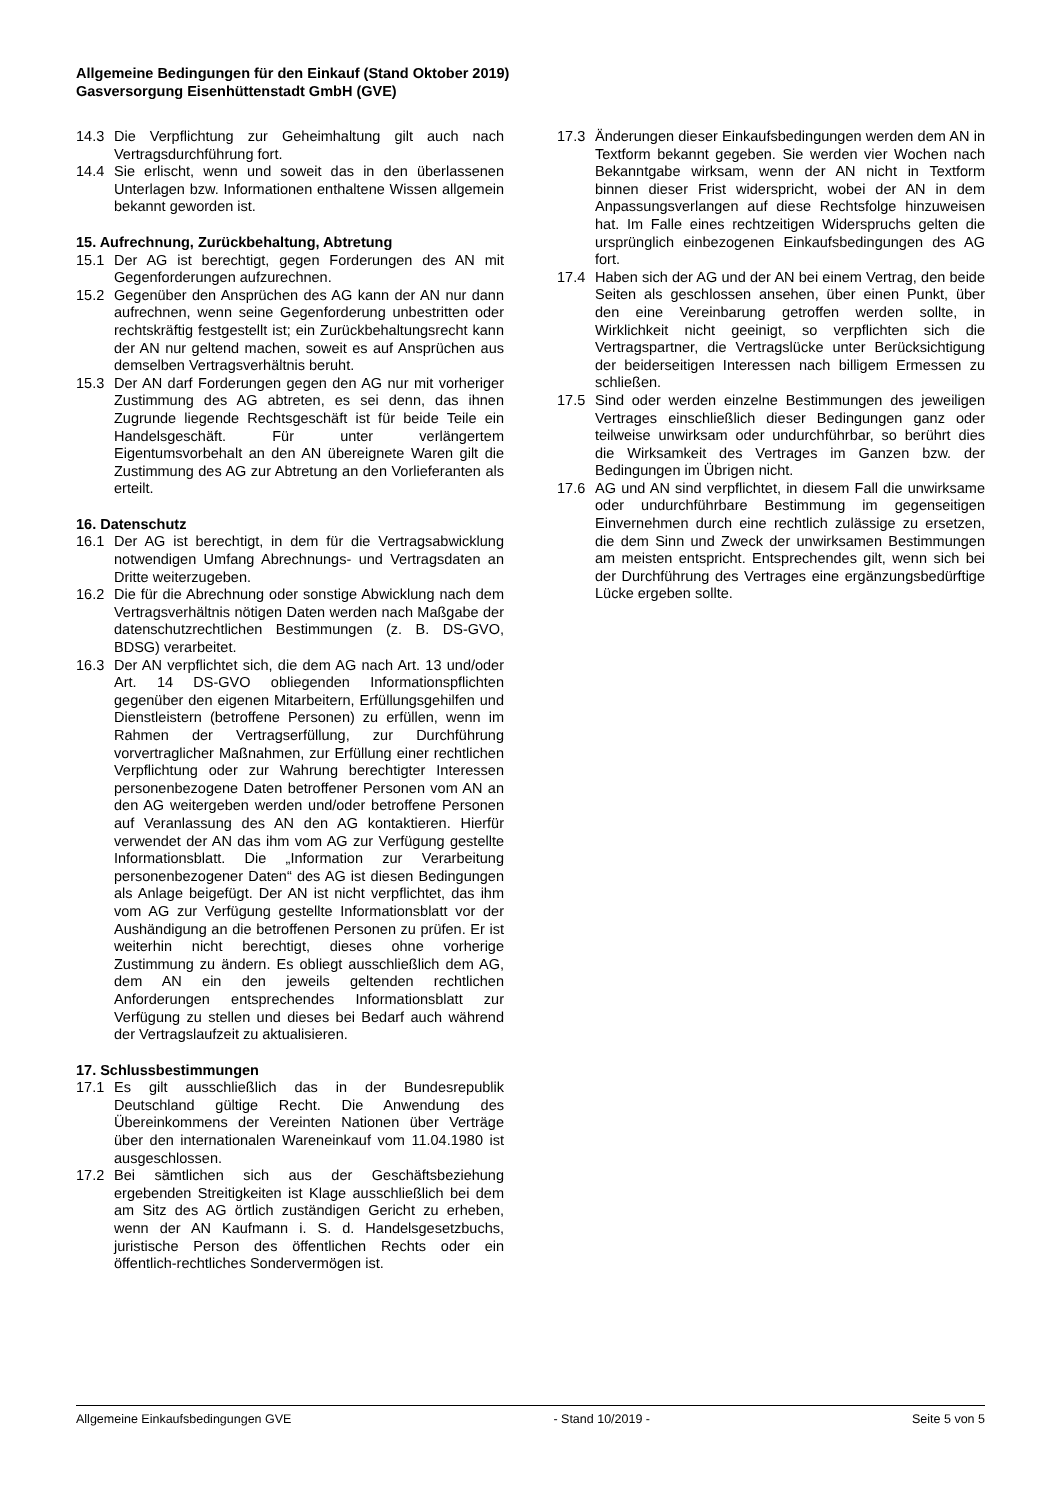Allgemeine Bedingungen für den Einkauf (Stand Oktober 2019)
Gasversorgung Eisenhüttenstadt GmbH (GVE)
14.3 Die Verpflichtung zur Geheimhaltung gilt auch nach Vertragsdurchführung fort.
14.4 Sie erlischt, wenn und soweit das in den überlassenen Unterlagen bzw. Informationen enthaltene Wissen allgemein bekannt geworden ist.
15. Aufrechnung, Zurückbehaltung, Abtretung
15.1 Der AG ist berechtigt, gegen Forderungen des AN mit Gegenforderungen aufzurechnen.
15.2 Gegenüber den Ansprüchen des AG kann der AN nur dann aufrechnen, wenn seine Gegenforderung unbestritten oder rechtskräftig festgestellt ist; ein Zurückbehaltungsrecht kann der AN nur geltend machen, soweit es auf Ansprüchen aus demselben Vertragsverhältnis beruht.
15.3 Der AN darf Forderungen gegen den AG nur mit vorheriger Zustimmung des AG abtreten, es sei denn, das ihnen Zugrunde liegende Rechtsgeschäft ist für beide Teile ein Handelsgeschäft. Für unter verlängertem Eigentumsvorbehalt an den AN übereignete Waren gilt die Zustimmung des AG zur Abtretung an den Vorlieferanten als erteilt.
16. Datenschutz
16.1 Der AG ist berechtigt, in dem für die Vertragsabwicklung notwendigen Umfang Abrechnungs- und Vertragsdaten an Dritte weiterzugeben.
16.2 Die für die Abrechnung oder sonstige Abwicklung nach dem Vertragsverhältnis nötigen Daten werden nach Maßgabe der datenschutzrechtlichen Bestimmungen (z. B. DS-GVO, BDSG) verarbeitet.
16.3 Der AN verpflichtet sich, die dem AG nach Art. 13 und/oder Art. 14 DS-GVO obliegenden Informationspflichten gegenüber den eigenen Mitarbeitern, Erfüllungsgehilfen und Dienstleistern (betroffene Personen) zu erfüllen, wenn im Rahmen der Vertragserfüllung, zur Durchführung vorvertraglicher Maßnahmen, zur Erfüllung einer rechtlichen Verpflichtung oder zur Wahrung berechtigter Interessen personenbezogene Daten betroffener Personen vom AN an den AG weitergeben werden und/oder betroffene Personen auf Veranlassung des AN den AG kontaktieren. Hierfür verwendet der AN das ihm vom AG zur Verfügung gestellte Informationsblatt. Die „Information zur Verarbeitung personenbezogener Daten“ des AG ist diesen Bedingungen als Anlage beigefügt. Der AN ist nicht verpflichtet, das ihm vom AG zur Verfügung gestellte Informationsblatt vor der Aushändigung an die betroffenen Personen zu prüfen. Er ist weiterhin nicht berechtigt, dieses ohne vorherige Zustimmung zu ändern. Es obliegt ausschließlich dem AG, dem AN ein den jeweils geltenden rechtlichen Anforderungen entsprechendes Informationsblatt zur Verfügung zu stellen und dieses bei Bedarf auch während der Vertragslaufzeit zu aktualisieren.
17. Schlussbestimmungen
17.1 Es gilt ausschließlich das in der Bundesrepublik Deutschland gültige Recht. Die Anwendung des Übereinkommens der Vereinten Nationen über Verträge über den internationalen Wareneinkauf vom 11.04.1980 ist ausgeschlossen.
17.2 Bei sämtlichen sich aus der Geschäftsbeziehung ergebenden Streitigkeiten ist Klage ausschließlich bei dem am Sitz des AG örtlich zuständigen Gericht zu erheben, wenn der AN Kaufmann i. S. d. Handelsgesetzbuchs, juristische Person des öffentlichen Rechts oder ein öffentlich-rechtliches Sondervermögen ist.
17.3 Änderungen dieser Einkaufsbedingungen werden dem AN in Textform bekannt gegeben. Sie werden vier Wochen nach Bekanntgabe wirksam, wenn der AN nicht in Textform binnen dieser Frist widerspricht, wobei der AN in dem Anpassungsverlangen auf diese Rechtsfolge hinzuweisen hat. Im Falle eines rechtzeitigen Widerspruchs gelten die ursprünglich einbezogenen Einkaufsbedingungen des AG fort.
17.4 Haben sich der AG und der AN bei einem Vertrag, den beide Seiten als geschlossen ansehen, über einen Punkt, über den eine Vereinbarung getroffen werden sollte, in Wirklichkeit nicht geeinigt, so verpflichten sich die Vertragspartner, die Vertragslücke unter Berücksichtigung der beiderseitigen Interessen nach billigem Ermessen zu schließen.
17.5 Sind oder werden einzelne Bestimmungen des jeweiligen Vertrages einschließlich dieser Bedingungen ganz oder teilweise unwirksam oder undurchführbar, so berührt dies die Wirksamkeit des Vertrages im Ganzen bzw. der Bedingungen im Übrigen nicht.
17.6 AG und AN sind verpflichtet, in diesem Fall die unwirksame oder undurchführbare Bestimmung im gegenseitigen Einvernehmen durch eine rechtlich zulässige zu ersetzen, die dem Sinn und Zweck der unwirksamen Bestimmungen am meisten entspricht. Entsprechendes gilt, wenn sich bei der Durchführung des Vertrages eine ergänzungsbedürftige Lücke ergeben sollte.
Allgemeine Einkaufsbedingungen GVE - Stand 10/2019 - Seite 5 von 5